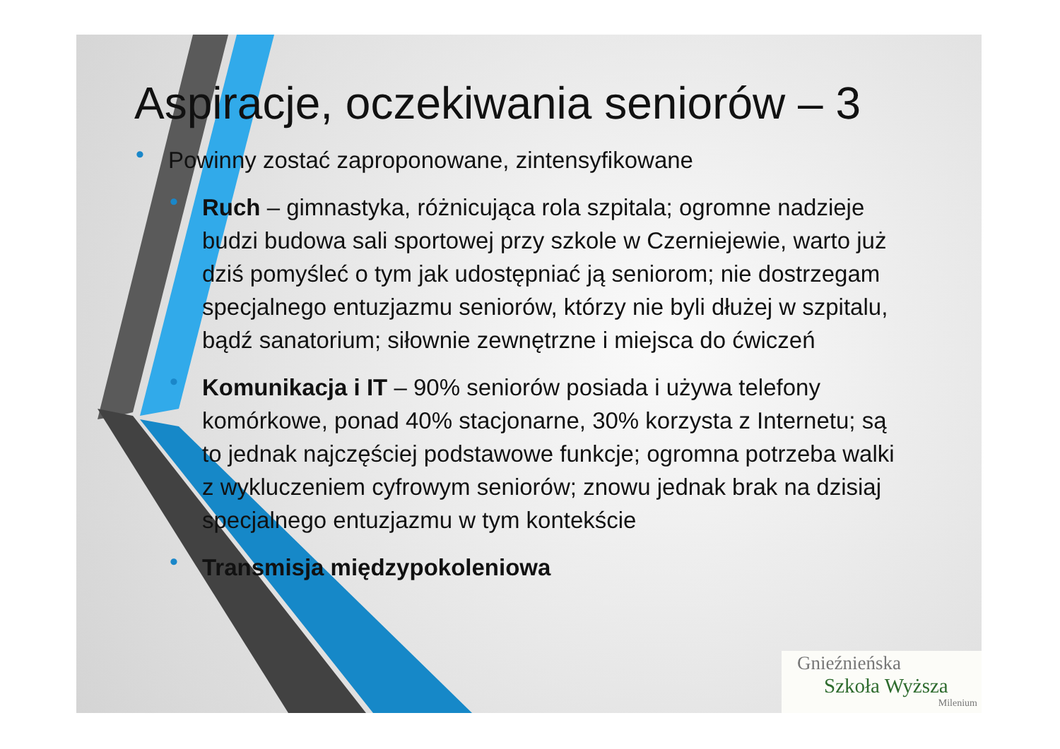Aspiracje, oczekiwania seniorów – 3
• Powinny zostać zaproponowane, zintensyfikowane
• Ruch – gimnastyka, różnicująca rola szpitala; ogromne nadzieje budzi budowa sali sportowej przy szkole w Czerniejewie, warto już dziś pomyśleć o tym jak udostępniać ją seniorom; nie dostrzegam specjalnego entuzjazmu seniorów, którzy nie byli dłużej w szpitalu, bądź sanatorium; siłownie zewnętrzne i miejsca do ćwiczeń
• Komunikacja i IT – 90% seniorów posiada i używa telefony komórkowe, ponad 40% stacjonarne, 30% korzysta z Internetu; są to jednak najczęściej podstawowe funkcje; ogromna potrzeba walki z wykluczeniem cyfrowym seniorów; znowu jednak brak na dzisiaj specjalnego entuzjazmu w tym kontekście
• Transmisja międzypokoleniowa
Gnieźnieńska
Szkoła Wyższa
Milenium